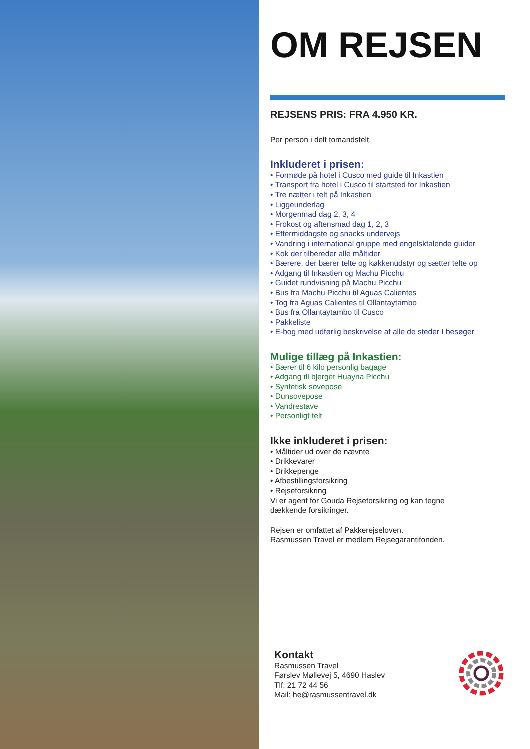OM REJSEN
REJSENS PRIS: FRA 4.950 KR.
Per person i delt tomandstelt.
Inkluderet i prisen:
• Formøde på hotel i Cusco med guide til Inkastien
• Transport fra hotel i Cusco til startsted for Inkastien
• Tre nætter i telt på Inkastien
• Liggeunderlag
• Morgenmad dag 2, 3, 4
• Frokost og aftensmad dag 1, 2, 3
• Eftermiddagste og snacks undervejs
• Vandring i international gruppe med engelsktalende guider
• Kok der tilbereder alle måltider
• Bærere, der bærer telte og køkkenudstyr og sætter telte op
• Adgang til Inkastien og Machu Picchu
• Guidet rundvisning på Machu Picchu
• Bus fra Machu Picchu til Aguas Calientes
• Tog fra Aguas Calientes til Ollantaytambo
• Bus fra Ollantaytambo til Cusco
• Pakkeliste
• E-bog med udførlig beskrivelse af alle de steder I besøger
Mulige tillæg på Inkastien:
• Bærer til 6 kilo personlig bagage
• Adgang til bjerget Huayna Picchu
• Syntetisk sovepose
• Dunsovepose
• Vandrestave
• Personligt telt
Ikke inkluderet i prisen:
• Måltider ud over de nævnte
• Drikkevarer
• Drikkepenge
• Afbestillingsforsikring
• Rejseforsikring
Vi er agent for Gouda Rejseforsikring og kan tegne
dækkende forsikringer.
Rejsen er omfattet af Pakkerejseloven.
Rasmussen Travel er medlem Rejsegarantifonden.
Kontakt
Rasmussen Travel
Førslev Møllevej 5, 4690 Haslev
Tlf. 21 72 44 56
Mail: he@rasmussentravel.dk